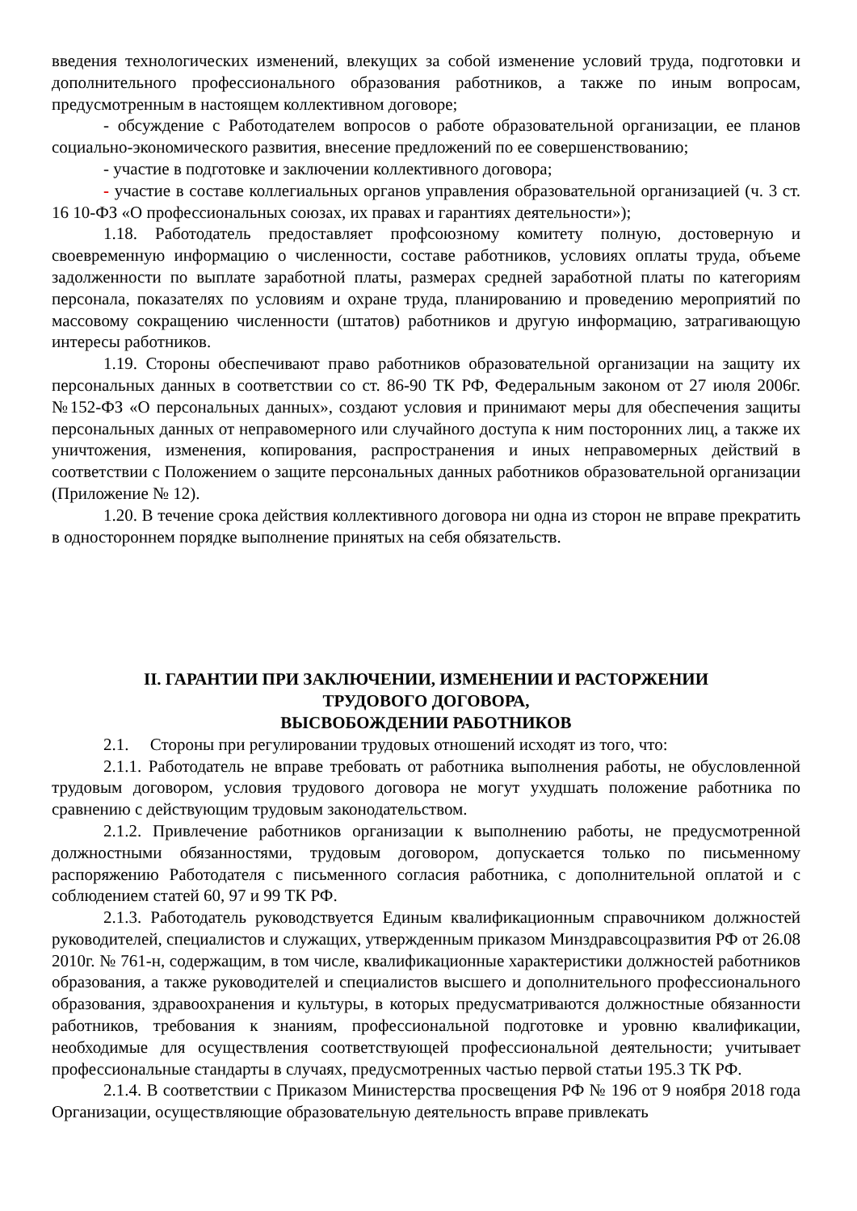введения технологических изменений, влекущих за собой изменение условий труда, подготовки и дополнительного профессионального образования работников, а также по иным вопросам, предусмотренным в настоящем коллективном договоре;
- обсуждение с Работодателем вопросов о работе образовательной организации, ее планов социально-экономического развития, внесение предложений по ее совершенствованию;
- участие в подготовке и заключении коллективного договора;
- участие в составе коллегиальных органов управления образовательной организацией (ч. 3 ст. 16 10-ФЗ «О профессиональных союзах, их правах и гарантиях деятельности»);
1.18. Работодатель предоставляет профсоюзному комитету полную, достоверную и своевременную информацию о численности, составе работников, условиях оплаты труда, объеме задолженности по выплате заработной платы, размерах средней заработной платы по категориям персонала, показателях по условиям и охране труда, планированию и проведению мероприятий по массовому сокращению численности (штатов) работников и другую информацию, затрагивающую интересы работников.
1.19. Стороны обеспечивают право работников образовательной организации на защиту их персональных данных в соответствии со ст. 86-90 ТК РФ, Федеральным законом от 27 июля 2006г. №152-ФЗ «О персональных данных», создают условия и принимают меры для обеспечения защиты персональных данных от неправомерного или случайного доступа к ним посторонних лиц, а также их уничтожения, изменения, копирования, распространения и иных неправомерных действий в соответствии с Положением о защите персональных данных работников образовательной организации (Приложение № 12).
1.20. В течение срока действия коллективного договора ни одна из сторон не вправе прекратить в одностороннем порядке выполнение принятых на себя обязательств.
II. ГАРАНТИИ ПРИ ЗАКЛЮЧЕНИИ, ИЗМЕНЕНИИ И РАСТОРЖЕНИИ
ТРУДОВОГО ДОГОВОРА,
ВЫСВОБОЖДЕНИИ РАБОТНИКОВ
2.1. Стороны при регулировании трудовых отношений исходят из того, что:
2.1.1. Работодатель не вправе требовать от работника выполнения работы, не обусловленной трудовым договором, условия трудового договора не могут ухудшать положение работника по сравнению с действующим трудовым законодательством.
2.1.2. Привлечение работников организации к выполнению работы, не предусмотренной должностными обязанностями, трудовым договором, допускается только по письменному распоряжению Работодателя с письменного согласия работника, с дополнительной оплатой и с соблюдением статей 60, 97 и 99 ТК РФ.
2.1.3. Работодатель руководствуется Единым квалификационным справочником должностей руководителей, специалистов и служащих, утвержденным приказом Минздравсоцразвития РФ от 26.08 2010г. № 761-н, содержащим, в том числе, квалификационные характеристики должностей работников образования, а также руководителей и специалистов высшего и дополнительного профессионального образования, здравоохранения и культуры, в которых предусматриваются должностные обязанности работников, требования к знаниям, профессиональной подготовке и уровню квалификации, необходимые для осуществления соответствующей профессиональной деятельности; учитывает профессиональные стандарты в случаях, предусмотренных частью первой статьи 195.3 ТК РФ.
2.1.4. В соответствии с Приказом Министерства просвещения РФ № 196 от 9 ноября 2018 года Организации, осуществляющие образовательную деятельность вправе привлекать